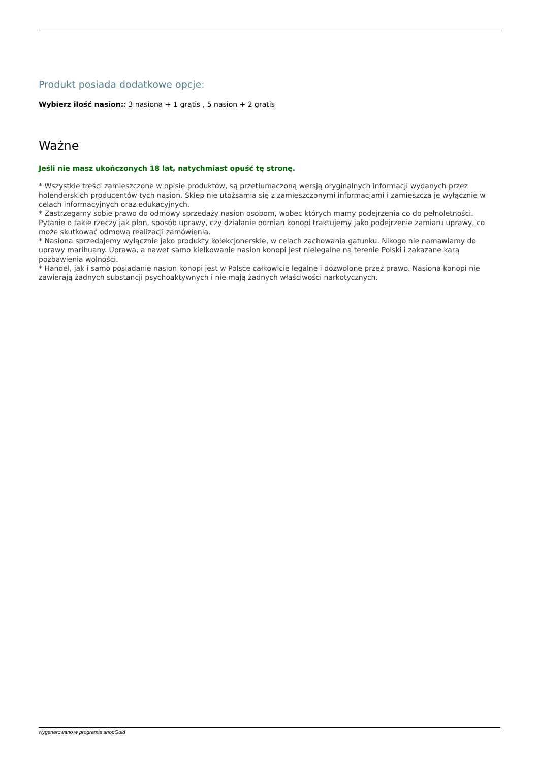Produkt posiada dodatkowe opcje:
Wybierz ilość nasion:: 3 nasiona + 1 gratis , 5 nasion + 2 gratis
Ważne
Jeśli nie masz ukończonych 18 lat, natychmiast opuść tę stronę.
* Wszystkie treści zamieszczone w opisie produktów, są przetłumaczoną wersją oryginalnych informacji wydanych przez holenderskich producentów tych nasion. Sklep nie utożsamia się z zamieszczonymi informacjami i zamieszcza je wyłącznie w celach informacyjnych oraz edukacyjnych.
* Zastrzegamy sobie prawo do odmowy sprzedaży nasion osobom, wobec których mamy podejrzenia co do pełnoletności. Pytanie o takie rzeczy jak plon, sposób uprawy, czy działanie odmian konopi traktujemy jako podejrzenie zamiaru uprawy, co może skutkować odmową realizacji zamówienia.
* Nasiona sprzedajemy wyłącznie jako produkty kolekcjonerskie, w celach zachowania gatunku. Nikogo nie namawiamy do uprawy marihuany. Uprawa, a nawet samo kiełkowanie nasion konopi jest nielegalne na terenie Polski i zakazane karą pozbawienia wolności.
* Handel, jak i samo posiadanie nasion konopi jest w Polsce całkowicie legalne i dozwolone przez prawo. Nasiona konopi nie zawierają żadnych substancji psychoaktywnych i nie mają żadnych właściwości narkotycznych.
wygenerowano w programie shopGold